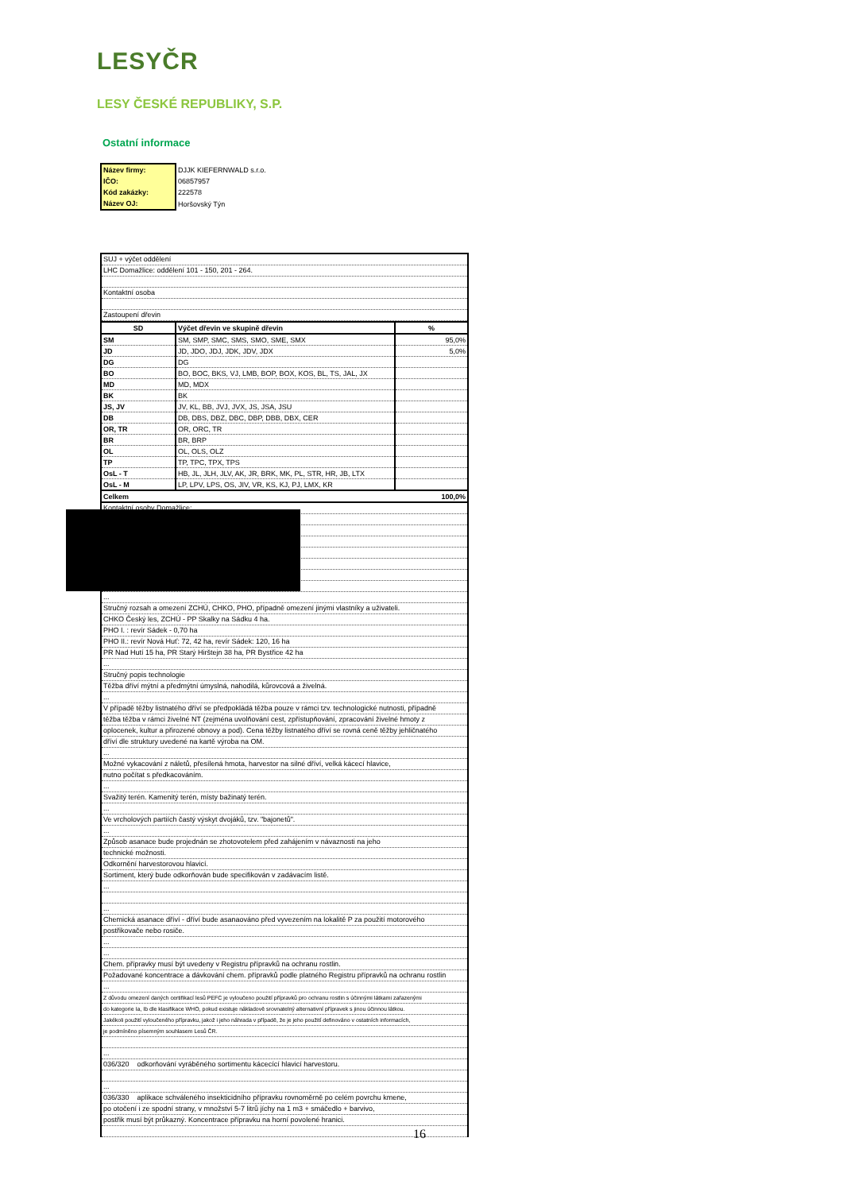LESYČR
LESY ČESKÉ REPUBLIKY, S.P.
Ostatní informace
| Název firmy: | DJJK KIEFERNWALD s.r.o. |
| IČO: | 06857957 |
| Kód zakázky: | 222578 |
| Název OJ: | Horšovský Týn |
SUJ + výčet oddělení
LHC Domažlice: oddělení 101 - 150, 201 - 264.
Kontaktní osoba
Zastoupení dřevin
| SD | Výčet dřevin ve skupině dřevin | % |
| --- | --- | --- |
| SM | SM, SMP, SMC, SMS, SMO, SME, SMX | 95,0% |
| JD | JD, JDO, JDJ, JDK, JDV, JDX | 5,0% |
| DG | DG | |
| BO | BO, BOC, BKS, VJ, LMB, BOP, BOX, KOS, BL, TS, JAL, JX | |
| MD | MD, MDX | |
| BK | BK | |
| JS, JV | JV, KL, BB, JVJ, JVX, JS, JSA, JSU | |
| DB | DB, DBS, DBZ, DBC, DBP, DBB, DBX, CER | |
| OR, TR | OR, ORC, TR | |
| BR | BR, BRP | |
| OL | OL, OLS, OLZ | |
| TP | TP, TPC, TPX, TPS | |
| OsL - T | HB, JL, JLH, JLV, AK, JR, BRK, MK, PL, STR, HR, JB, LTX | |
| OsL - M | LP, LPV, LPS, OS, JIV, VR, KS, KJ, PJ, LMX, KR | |
| Celkem | | 100,0% |
Kontaktní osoby Domažlice:
...
Stručný rozsah a omezení ZCHÚ, CHKO, PHO, případně omezení jinými vlastníky a uživateli.
CHKO Český les, ZCHÚ - PP Skalky na Sádku 4 ha.
PHO I. : revír Sádek - 0,70 ha
PHO II.: revír Nová Huť: 72, 42 ha, revír Sádek: 120, 16 ha
PR Nad Hutí 15 ha, PR Starý Hirštejn 38 ha, PR Bystřice 42 ha
...
Stručný popis technologie
Těžba dříví mýtní a předmýtní úmyslná, nahodilá, kůrovcová a živelná.
...
V případě těžby listnatého dříví se předpokládá těžba pouze v rámci tzv. technologické nutnosti, případně
těžba těžba v rámci živelné NT (zejména uvolňování cest, zpřístupňování, zpracování živelné hmoty z
oplocenek, kultur a přirozené obnovy a pod). Cena těžby listnatého dříví se rovná ceně těžby jehličnatého
dříví dle struktury uvedené na kartě výroba na OM.
...
Možné vykacování z náletů, přesílená hmota, harvestor na silné dříví, velká kácecí hlavice,
nutno počítat s předkacováním.
...
Svažitý terén. Kamenitý terén, místy bažinatý terén.
...
Ve vrcholových partiích častý výskyt dvojáků, tzv. "bajonetů".
...
Způsob asanace bude projednán se zhotovotelem před zahájením v návaznosti na jeho
technické možnosti.
Odkornění harvestorovou hlavicí.
Sortiment, který bude odkorňován bude specifikován v zadávacím listě.
...
...
Chemická asanace dříví - dříví bude asanaováno před vyvezením na lokalitě P za použití motorového
postřikovače nebo rosiče.
...
...
Chem. přípravky musí být uvedeny v Registru přípravků na ochranu rostlin.
Požadované koncentrace a dávkování chem. přípravků podle platného Registru přípravků na ochranu rostlin
...
Z důvodu omezení daných certifikací lesů PEFC je vyloučeno použití přípravků pro ochranu rostlin s účinnými látkami zařazenými
do kategorie Ia, Ib dle klasifikace WHO, pokud existuje nákladově srovnatelný alternativní přípravek s jinou účinnou látkou.
Jakékoli použití vyloučeného přípravku, jakož i jeho náhrada v případě, že je jeho použití definováno v ostatních informacích,
je podmíněno písemným souhlasem Lesů ČR.
...
036/320 odkorňování vyráběného sortimentu kácecící hlavicí harvestoru.
...
036/330 aplikace schváleného insekticidního přípravku rovnoměrně po celém povrchu kmene,
po otočení i ze spodní strany, v množství 5-7 litrů jíchy na 1 m3 + smáčedlo + barvivo,
postřik musí být průkazný. Koncentrace přípravku na horní povolené hranici.
16